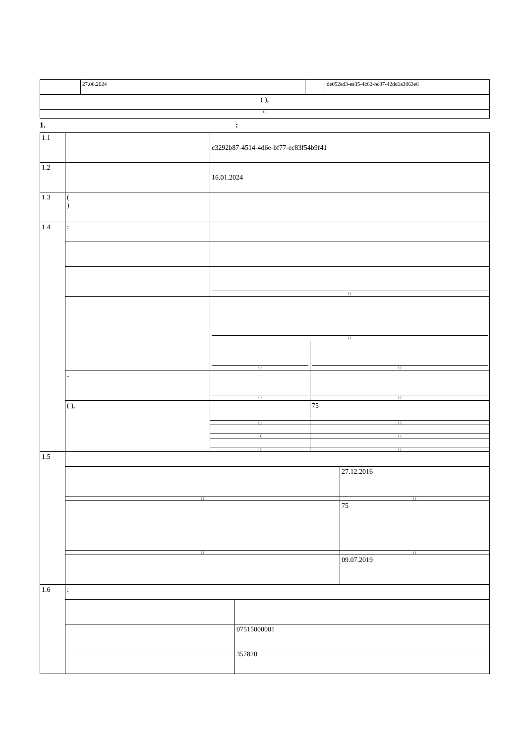| | 27.06.2024 | | de052ed3-ee35-4c62-bc87-42dd1a3863e6 |
| ( ), | | | |
| ( ) | | | |
1.:
| 1.1 | | c3292b87-4514-4d6e-bf77-ec83f54b9f41 | |
| 1.2 | | 16.01.2024 | |
| 1.3 | ( ) | | |
| 1.4 | : | | |
| | | ( ) | |
| | | ( ) | |
| | | ( ) | ( ) |
| | - | ( ) | ( ) |
| | ( ), | | 75 |
| | | ( ) | ( ) |
| | | ( 1) | ( ) |
| | | ( 2) | ( ) |
| 1.5 | | |
| | | 27.12.2016 |
| | ( ) | ( ) |
| | | 75 |
| | ( ) | ( ) |
| | | 09.07.2019 |
| 1.6 | : | |
| | | 07515000001 |
| | | 357820 |